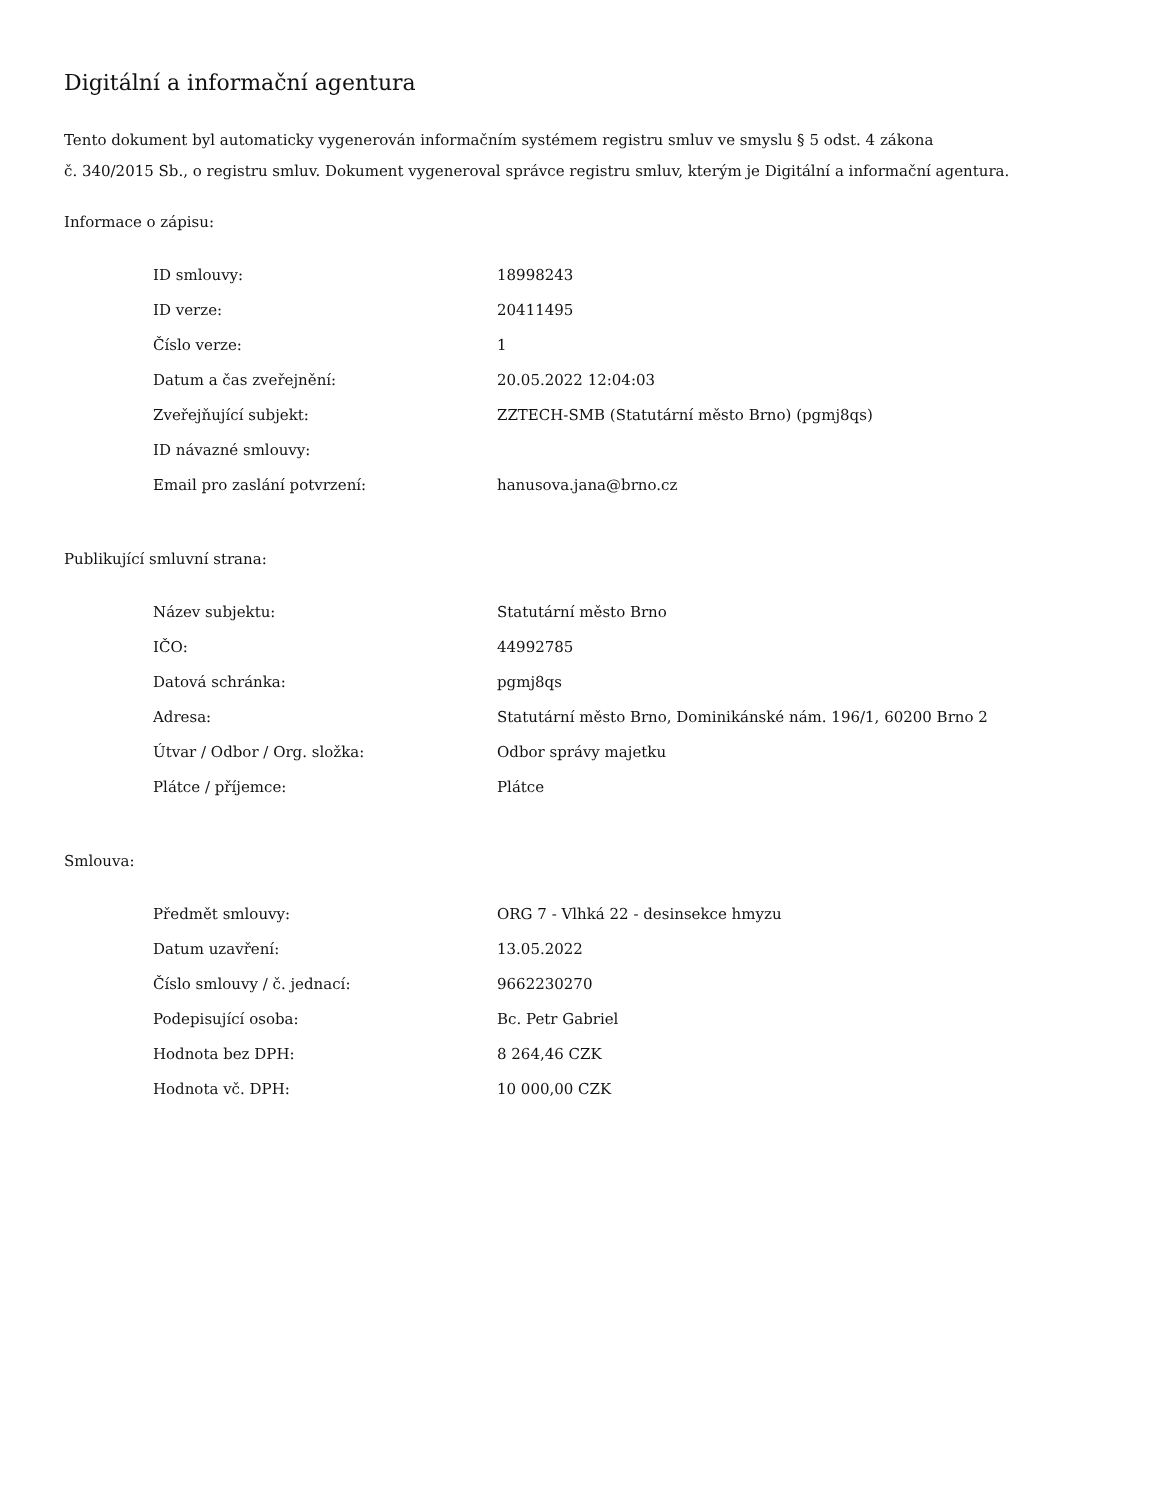Digitální a informační agentura
Tento dokument byl automaticky vygenerován informačním systémem registru smluv ve smyslu § 5 odst. 4 zákona
č. 340/2015 Sb., o registru smluv. Dokument vygeneroval správce registru smluv, kterým je Digitální a informační agentura.
Informace o zápisu:
| ID smlouvy: | 18998243 |
| ID verze: | 20411495 |
| Číslo verze: | 1 |
| Datum a čas zveřejnění: | 20.05.2022 12:04:03 |
| Zveřejňující subjekt: | ZZTECH-SMB (Statutární město Brno) (pgmj8qs) |
| ID návazné smlouvy: | |
| Email pro zaslání potvrzení: | hanusova.jana@brno.cz |
Publikující smluvní strana:
| Název subjektu: | Statutární město Brno |
| IČO: | 44992785 |
| Datová schránka: | pgmj8qs |
| Adresa: | Statutární město Brno, Dominikánské nám. 196/1, 60200 Brno 2 |
| Útvar / Odbor / Org. složka: | Odbor správy majetku |
| Plátce / příjemce: | Plátce |
Smlouva:
| Předmět smlouvy: | ORG 7 - Vlhká 22 - desinsekce hmyzu |
| Datum uzavření: | 13.05.2022 |
| Číslo smlouvy / č. jednací: | 9662230270 |
| Podepisující osoba: | Bc. Petr Gabriel |
| Hodnota bez DPH: | 8 264,46 CZK |
| Hodnota vč. DPH: | 10 000,00 CZK |